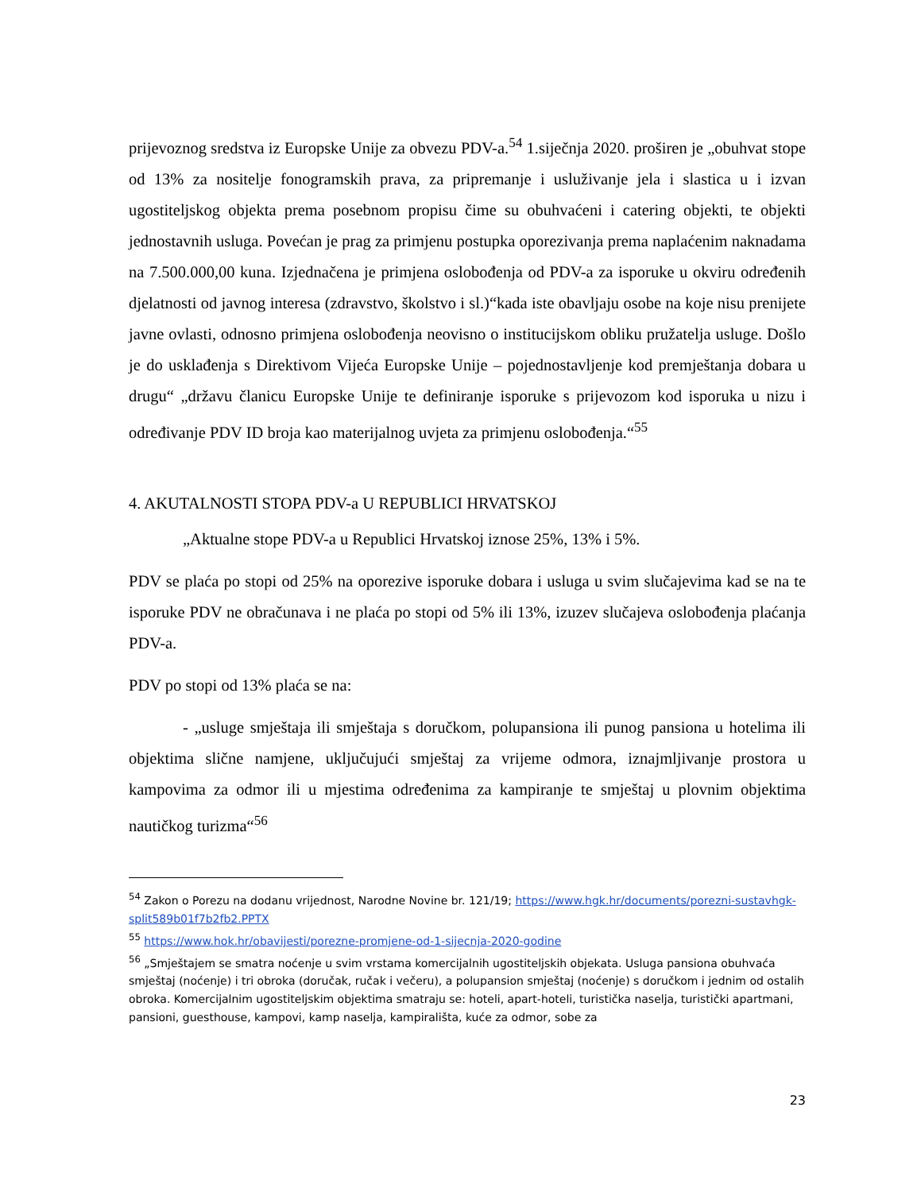prijevoznog sredstva iz Europske Unije za obvezu PDV-a.<sup>54</sup> 1.siječnja 2020. proširen je „obuhvat stope od 13% za nositelje fonogramskih prava, za pripremanje i usluživanje jela i slastica u i izvan ugostiteljskog objekta prema posebnom propisu čime su obuhvaćeni i catering objekti, te objekti jednostavnih usluga. Povećan je prag za primjenu postupka oporezivanja prema naplaćenim naknadama na 7.500.000,00 kuna. Izjednačena je primjena oslobođenja od PDV-a za isporuke u okviru određenih djelatnosti od javnog interesa (zdravstvo, školstvo i sl.)“kada iste obavljaju osobe na koje nisu prenijete javne ovlasti, odnosno primjena oslobođenja neovisno o institucijskom obliku pružatelja usluge. Došlo je do usklađenja s Direktivom Vijeća Europske Unije – pojednostavljenje kod premještanja dobara u drugu“ „državu članicu Europske Unije te definiranje isporuke s prijevozom kod isporuka u nizu i određivanje PDV ID broja kao materijalnog uvjeta za primjenu oslobođenja.“<sup>55</sup>
4. AKUTALNOSTI STOPA PDV-a U REPUBLICI HRVATSKOJ
„Aktualne stope PDV-a u Republici Hrvatskoj iznose 25%, 13% i 5%.
PDV se plaća po stopi od 25% na oporezive isporuke dobara i usluga u svim slučajevima kad se na te isporuke PDV ne obračunava i ne plaća po stopi od 5% ili 13%, izuzev slučajeva oslobođenja plaćanja PDV-a.
PDV po stopi od 13% plaća se na:
- „usluge smještaja ili smještaja s doručkom, polupansiona ili punog pansiona u hotelima ili objektima slične namjene, uključujući smještaj za vrijeme odmora, iznajmljivanje prostora u kampovima za odmor ili u mjestima određenima za kampiranje te smještaj u plovnim objektima nautičkog turizma“<sup>56</sup>
<sup>54</sup> Zakon o Porezu na dodanu vrijednost, Narodne Novine br. 121/19; https://www.hgk.hr/documents/porezni-sustavhgk-split589b01f7b2fb2.PPTX
<sup>55</sup> https://www.hok.hr/obavijesti/porezne-promjene-od-1-sijecnja-2020-godine
<sup>56</sup> „Smještajem se smatra noćenje u svim vrstama komercijalnih ugostiteljskih objekata. Usluga pansiona obuhvaća smještaj (noćenje) i tri obroka (doručak, ručak i večeru), a polupansion smještaj (noćenje) s doručkom i jednim od ostalih obroka. Komercijalnim ugostiteljskim objektima smatraju se: hoteli, apart-hoteli, turistička naselja, turistički apartmani, pansioni, guesthouse, kampovi, kamp naselja, kampirališta, kuće za odmor, sobe za
23